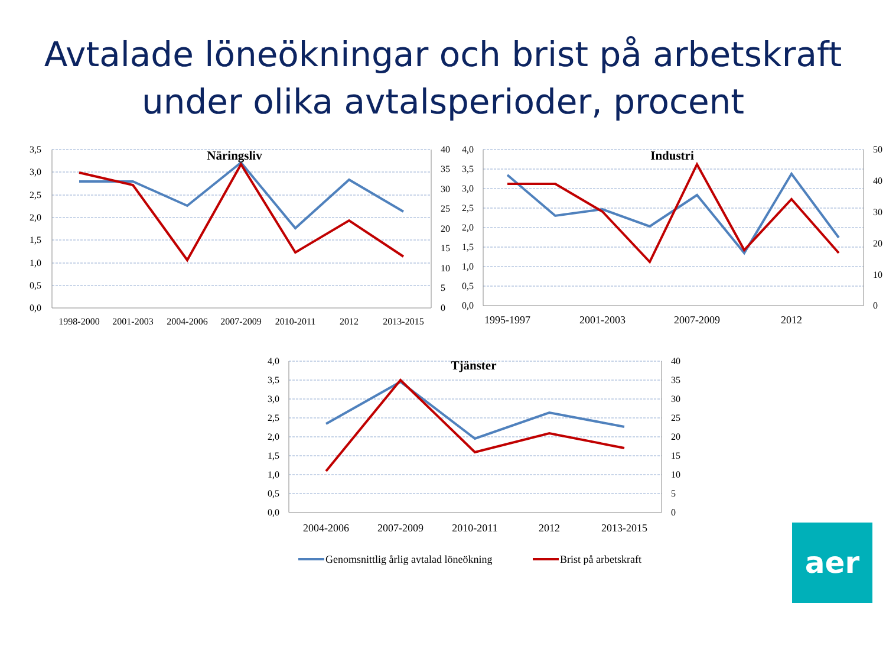Avtalade löneökningar och brist på arbetskraft
under olika avtalsperioder, procent
Näringsliv
Industri
Tjänster
3,5
3,0
2,5
2,0
1,5
1,0
0,5
0,0
4,0
3,5
3,0
2,5
2,0
1,5
1,0
0,5
0,0
4,0
3,5
3,0
2,5
2,0
1,5
1,0
0,5
0,0
40
35
30
25
20
15
10
5
0
50
40
30
20
10
0
40
35
30
25
20
15
10
5
0
1998-2000
2001-2003
2004-2006
2007-2009
2010-2011
2012
2013-2015
1995-1997
2001-2003
2007-2009
2012
2004-2006
2007-2009
2010-2011
2012
2013-2015
Genomsnittlig årlig avtalad löneökning
Brist på arbetskraft
aer